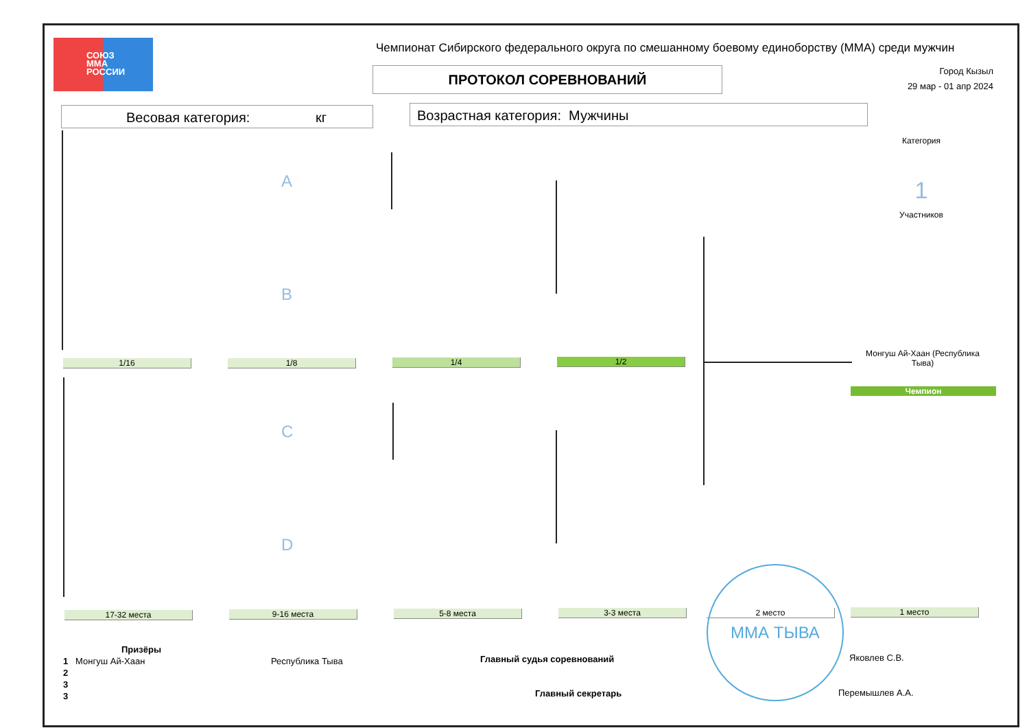СОЮЗ
ММА
РОССИИ
Чемпионат Сибирского федерального округа по смешанному боевому единоборству (ММА) среди мужчин
ПРОТОКОЛ СОРЕВНОВАНИЙ
Город Кызыл
29 мар - 01 апр 2024
Весовая категория: кг Возрастная категория: Мужчины
Категория
1
Участников
A
B
C
D
1/16 1/8 1/4 1/2
Монгуш Ай-Хаан (Республика Тыва)
Чемпион
17-32 места 9-16 места 5-8 места 3-3 места 2 место 1 место
Призёры
1 Монгуш Ай-Хаан Республика Тыва
2
3
3
Главный судья соревнований Яковлев С.В.
Главный секретарь Перемышлев А.А.
ММА ТЫВА